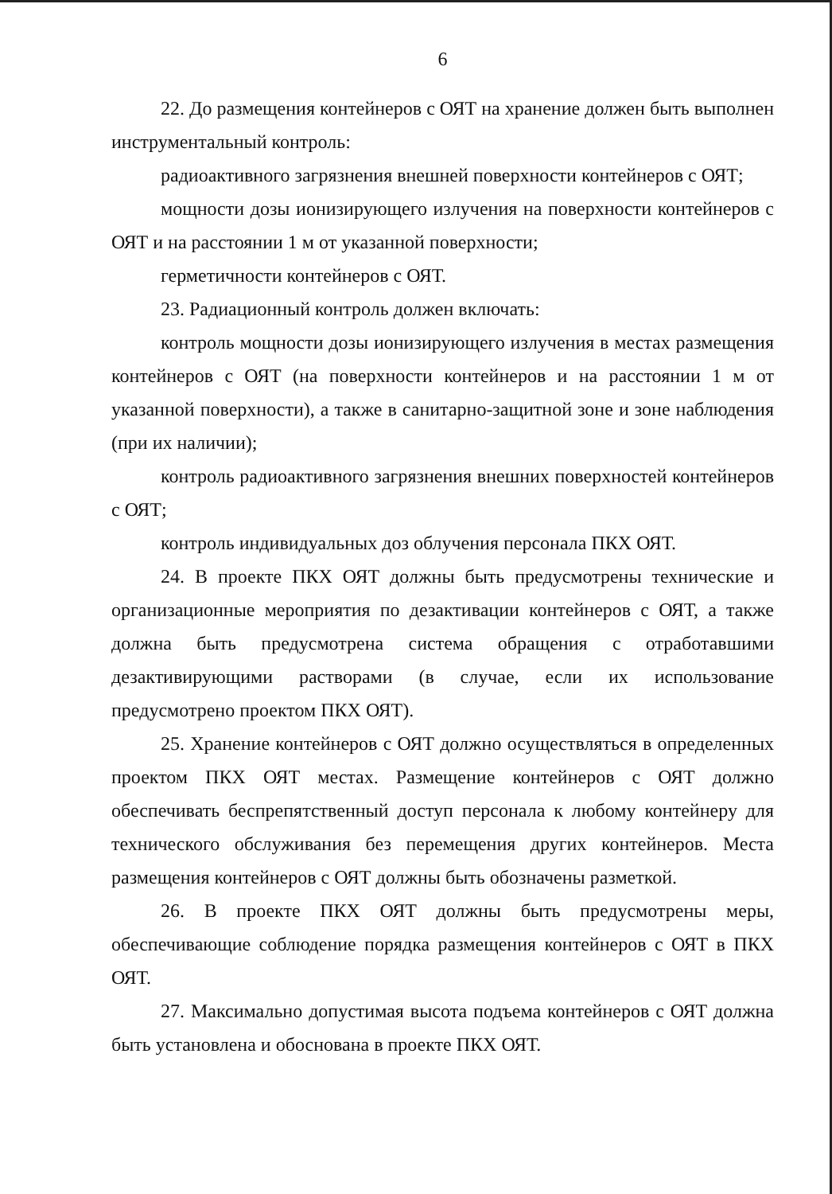6
22. До размещения контейнеров с ОЯТ на хранение должен быть выполнен инструментальный контроль:
радиоактивного загрязнения внешней поверхности контейнеров с ОЯТ;
мощности дозы ионизирующего излучения на поверхности контейнеров с ОЯТ и на расстоянии 1 м от указанной поверхности;
герметичности контейнеров с ОЯТ.
23. Радиационный контроль должен включать:
контроль мощности дозы ионизирующего излучения в местах размещения контейнеров с ОЯТ (на поверхности контейнеров и на расстоянии 1 м от указанной поверхности), а также в санитарно-защитной зоне и зоне наблюдения (при их наличии);
контроль радиоактивного загрязнения внешних поверхностей контейнеров с ОЯТ;
контроль индивидуальных доз облучения персонала ПКХ ОЯТ.
24. В проекте ПКХ ОЯТ должны быть предусмотрены технические и организационные мероприятия по дезактивации контейнеров с ОЯТ, а также должна быть предусмотрена система обращения с отработавшими дезактивирующими растворами (в случае, если их использование предусмотрено проектом ПКХ ОЯТ).
25. Хранение контейнеров с ОЯТ должно осуществляться в определенных проектом ПКХ ОЯТ местах. Размещение контейнеров с ОЯТ должно обеспечивать беспрепятственный доступ персонала к любому контейнеру для технического обслуживания без перемещения других контейнеров. Места размещения контейнеров с ОЯТ должны быть обозначены разметкой.
26. В проекте ПКХ ОЯТ должны быть предусмотрены меры, обеспечивающие соблюдение порядка размещения контейнеров с ОЯТ в ПКХ ОЯТ.
27. Максимально допустимая высота подъема контейнеров с ОЯТ должна быть установлена и обоснована в проекте ПКХ ОЯТ.